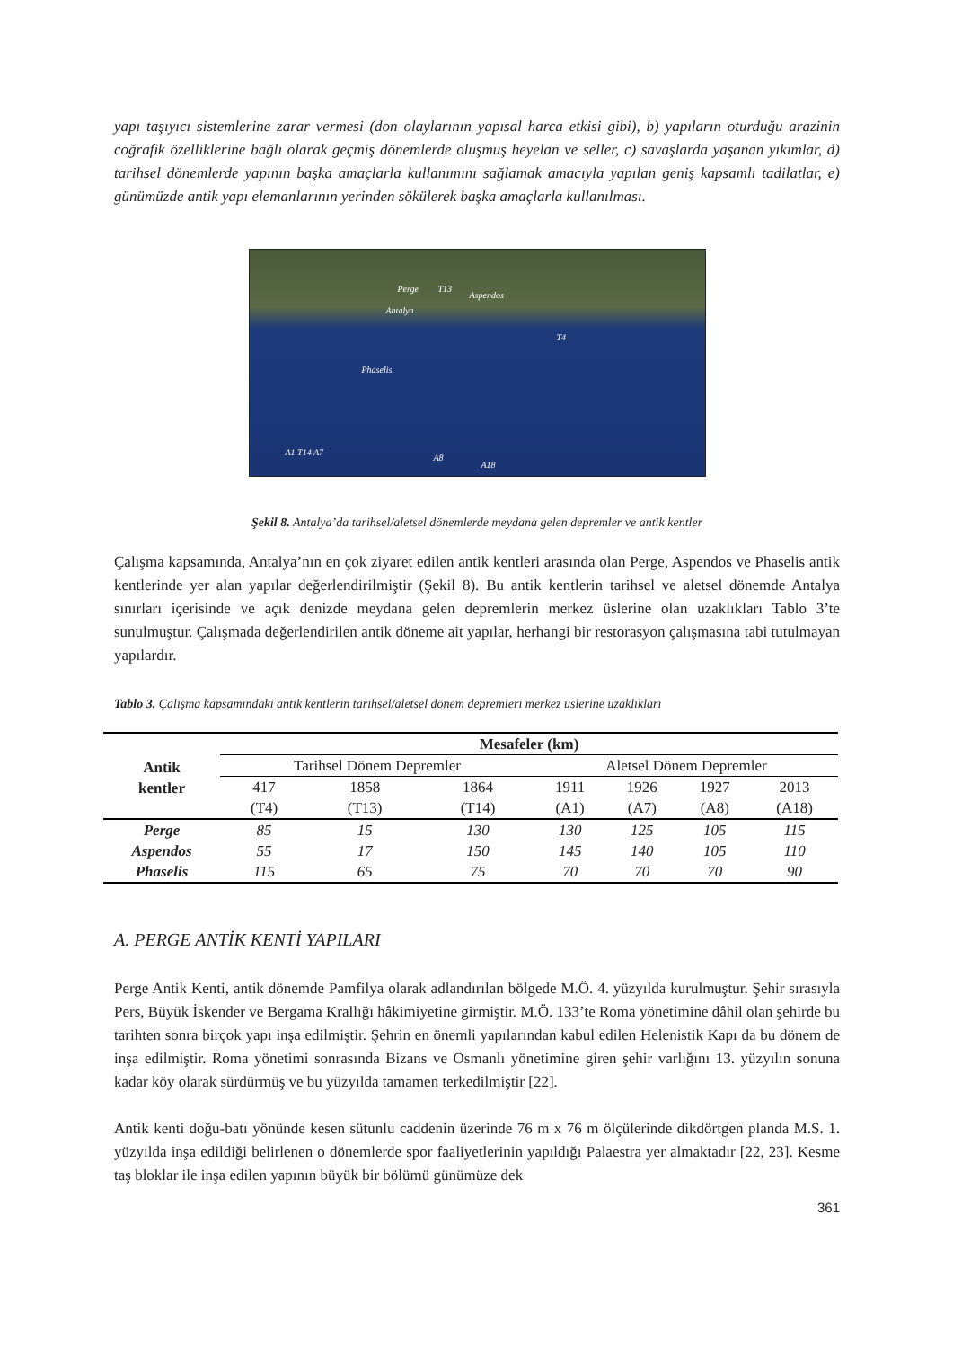yapı taşıyıcı sistemlerine zarar vermesi (don olaylarının yapısal harca etkisi gibi), b) yapıların oturduğu arazinin coğrafik özelliklerine bağlı olarak geçmiş dönemlerde oluşmuş heyelan ve seller, c) savaşlarda yaşanan yıkımlar, d) tarihsel dönemlerde yapının başka amaçlarla kullanımını sağlamak amacıyla yapılan geniş kapsamlı tadilatlar, e) günümüzde antik yapı elemanlarının yerinden sökülerek başka amaçlarla kullanılması.
Perge T13
Aspendos
Antalya
T4
Phaselis
A1 T14 A7
A8
A18
Şekil 8. Antalya’da tarihsel/aletsel dönemlerde meydana gelen depremler ve antik kentler
Çalışma kapsamında, Antalya’nın en çok ziyaret edilen antik kentleri arasında olan Perge, Aspendos ve Phaselis antik kentlerinde yer alan yapılar değerlendirilmiştir (Şekil 8). Bu antik kentlerin tarihsel ve aletsel dönemde Antalya sınırları içerisinde ve açık denizde meydana gelen depremlerin merkez üslerine olan uzaklıkları Tablo 3’te sunulmuştur. Çalışmada değerlendirilen antik döneme ait yapılar, herhangi bir restorasyon çalışmasına tabi tutulmayan yapılardır.
Tablo 3. Çalışma kapsamındaki antik kentlerin tarihsel/aletsel dönem depremleri merkez üslerine uzaklıkları
| Antik kentler | Mesafeler (km) | | | | | | |
| --- | --- | --- | --- | --- | --- | --- | --- |
| | Tarihsel Dönem Depremler | | | Aletsel Dönem Depremler | | | |
| | 417 (T4) | 1858 (T13) | 1864 (T14) | 1911 (A1) | 1926 (A7) | 1927 (A8) | 2013 (A18) |
| Perge | 85 | 15 | 130 | 130 | 125 | 105 | 115 |
| Aspendos | 55 | 17 | 150 | 145 | 140 | 105 | 110 |
| Phaselis | 115 | 65 | 75 | 70 | 70 | 70 | 90 |
A. PERGE ANTİK KENTİ YAPILARI
Perge Antik Kenti, antik dönemde Pamfilya olarak adlandırılan bölgede M.Ö. 4. yüzyılda kurulmuştur. Şehir sırasıyla Pers, Büyük İskender ve Bergama Krallığı hâkimiyetine girmiştir. M.Ö. 133’te Roma yönetimine dâhil olan şehirde bu tarihten sonra birçok yapı inşa edilmiştir. Şehrin en önemli yapılarından kabul edilen Helenistik Kapı da bu dönem de inşa edilmiştir. Roma yönetimi sonrasında Bizans ve Osmanlı yönetimine giren şehir varlığını 13. yüzyılın sonuna kadar köy olarak sürdürmüş ve bu yüzyılda tamamen terkedilmiştir [22].
Antik kenti doğu-batı yönünde kesen sütunlu caddenin üzerinde 76 m x 76 m ölçülerinde dikdörtgen planda M.S. 1. yüzyılda inşa edildiği belirlenen o dönemlerde spor faaliyetlerinin yapıldığı Palaestra yer almaktadır [22, 23]. Kesme taş bloklar ile inşa edilen yapının büyük bir bölümü günümüze dek
361